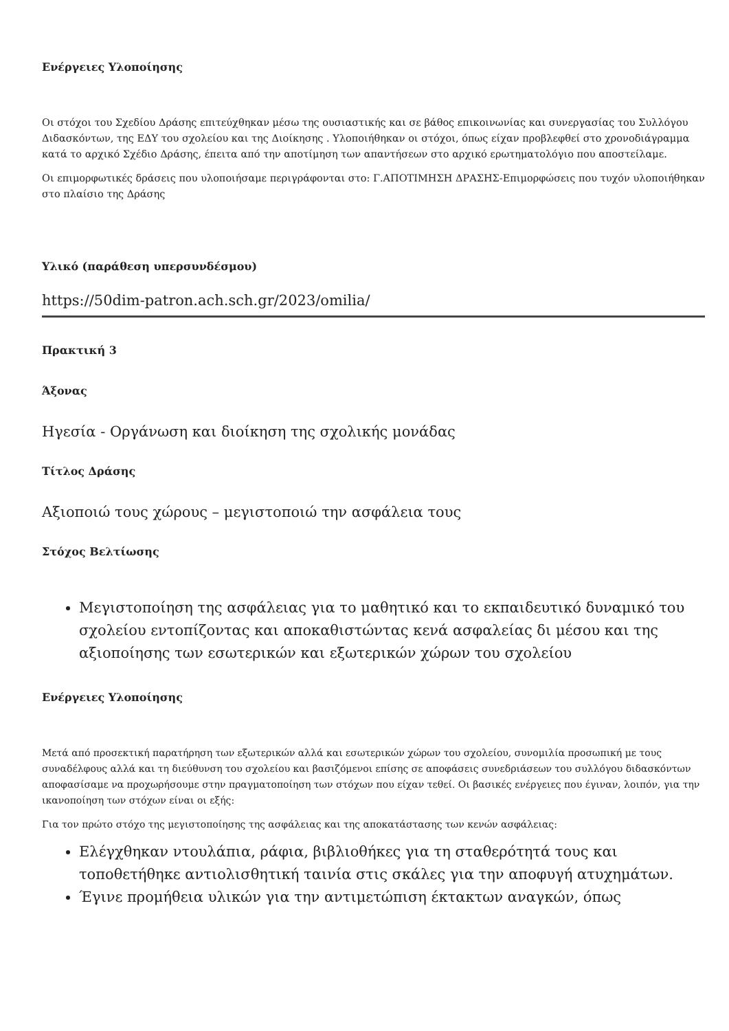Ενέργειες Υλοποίησης
Οι στόχοι του Σχεδίου Δράσης επιτεύχθηκαν μέσω της ουσιαστικής και σε βάθος επικοινωνίας και συνεργασίας του Συλλόγου Διδασκόντων, της ΕΔΥ του σχολείου και της Διοίκησης . Υλοποιήθηκαν οι στόχοι, όπως είχαν προβλεφθεί στο χρονοδιάγραμμα κατά το αρχικό Σχέδιο Δράσης, έπειτα από την αποτίμηση των απαντήσεων στο αρχικό ερωτηματολόγιο που αποστείλαμε.
Οι επιμορφωτικές δράσεις που υλοποιήσαμε περιγράφονται στο: Γ.ΑΠΟΤΙΜΗΣΗ ΔΡΑΣΗΣ-Επιμορφώσεις που τυχόν υλοποιήθηκαν στο πλαίσιο της Δράσης
Υλικό (παράθεση υπερσυνδέσμου)
https://50dim-patron.ach.sch.gr/2023/omilia/
Πρακτική 3
Άξονας
Ηγεσία - Οργάνωση και διοίκηση της σχολικής μονάδας
Τίτλος Δράσης
Αξιοποιώ τους χώρους – μεγιστοποιώ την ασφάλεια τους
Στόχος Βελτίωσης
Μεγιστοποίηση της ασφάλειας για το μαθητικό και το εκπαιδευτικό δυναμικό του σχολείου εντοπίζοντας και αποκαθιστώντας κενά ασφαλείας δι μέσου και της αξιοποίησης των εσωτερικών και εξωτερικών χώρων του σχολείου
Ενέργειες Υλοποίησης
Μετά από προσεκτική παρατήρηση των εξωτερικών αλλά και εσωτερικών χώρων του σχολείου, συνομιλία προσωπική με τους συναδέλφους αλλά και τη διεύθυνση του σχολείου και βασιζόμενοι επίσης σε αποφάσεις συνεδριάσεων του συλλόγου διδασκόντων αποφασίσαμε να προχωρήσουμε στην πραγματοποίηση των στόχων που είχαν τεθεί. Οι βασικές ενέργειες που έγιναν, λοιπόν, για την ικανοποίηση των στόχων είναι οι εξής:
Για τον πρώτο στόχο της μεγιστοποίησης της ασφάλειας και της αποκατάστασης των κενών ασφάλειας:
Ελέγχθηκαν ντουλάπια, ράφια, βιβλιοθήκες για τη σταθερότητά τους και τοποθετήθηκε αντιολισθητική ταινία στις σκάλες για την αποφυγή ατυχημάτων.
Έγινε προμήθεια υλικών για την αντιμετώπιση έκτακτων αναγκών, όπως